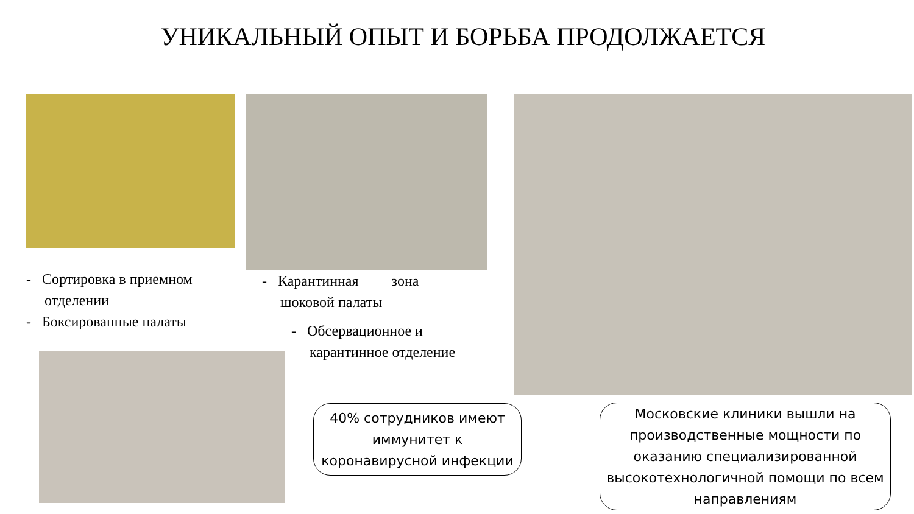УНИКАЛЬНЫЙ ОПЫТ И БОРЬБА ПРОДОЛЖАЕТСЯ
- Сортировка в приемном
отделении
- Боксированные палаты
- Карантинная зона
шоковой палаты
- Обсервационное и
карантинное отделение
40% сотрудников имеют иммунитет к коронавирусной инфекции
Московские клиники вышли на производственные мощности по оказанию специализированной высокотехнологичной помощи по всем направлениям